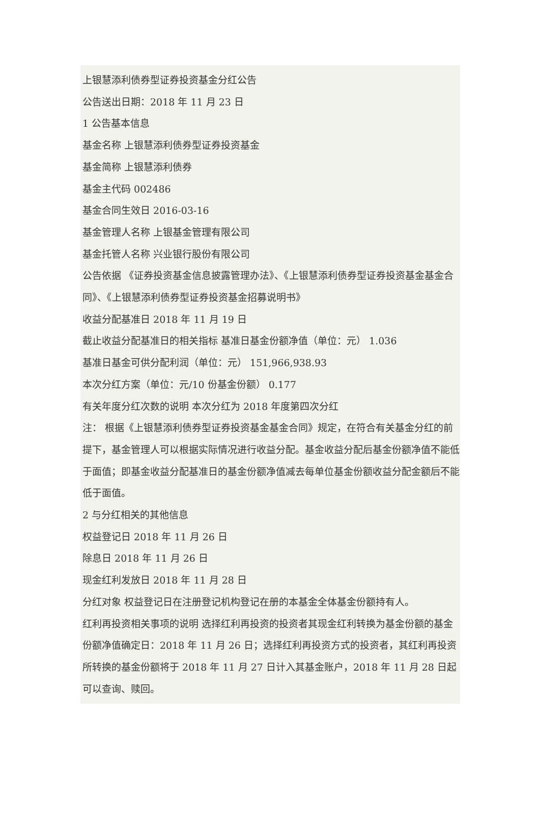上银慧添利债券型证券投资基金分红公告
公告送出日期：2018 年 11 月 23 日
1 公告基本信息
基金名称 上银慧添利债券型证券投资基金
基金简称 上银慧添利债券
基金主代码 002486
基金合同生效日 2016-03-16
基金管理人名称 上银基金管理有限公司
基金托管人名称 兴业银行股份有限公司
公告依据 《证券投资基金信息披露管理办法》、《上银慧添利债券型证券投资基金基金合同》、《上银慧添利债券型证券投资基金招募说明书》
收益分配基准日 2018 年 11 月 19 日
截止收益分配基准日的相关指标 基准日基金份额净值（单位：元） 1.036
基准日基金可供分配利润（单位：元） 151,966,938.93
本次分红方案（单位：元/10 份基金份额） 0.177
有关年度分红次数的说明 本次分红为 2018 年度第四次分红
注： 根据《上银慧添利债券型证券投资基金基金合同》规定，在符合有关基金分红的前提下，基金管理人可以根据实际情况进行收益分配。基金收益分配后基金份额净值不能低于面值；即基金收益分配基准日的基金份额净值减去每单位基金份额收益分配金额后不能低于面值。
2 与分红相关的其他信息
权益登记日 2018 年 11 月 26 日
除息日 2018 年 11 月 26 日
现金红利发放日 2018 年 11 月 28 日
分红对象 权益登记日在注册登记机构登记在册的本基金全体基金份额持有人。
红利再投资相关事项的说明 选择红利再投资的投资者其现金红利转换为基金份额的基金份额净值确定日：2018 年 11 月 26 日；选择红利再投资方式的投资者，其红利再投资所转换的基金份额将于 2018 年 11 月 27 日计入其基金账户，2018 年 11 月 28 日起可以查询、赎回。